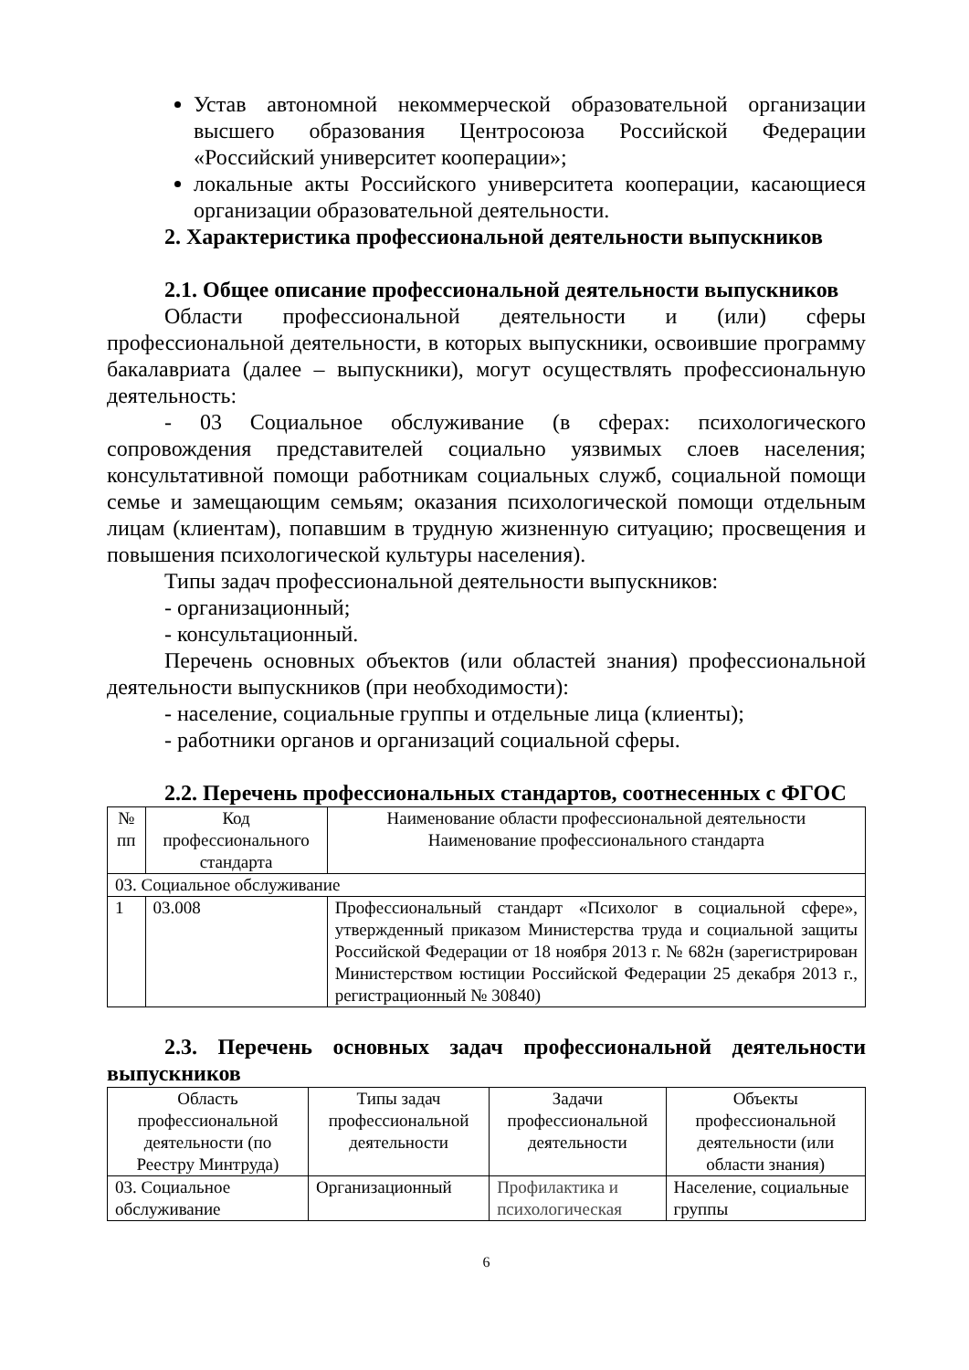Устав автономной некоммерческой образовательной организации высшего образования Центросоюза Российской Федерации «Российский университет кооперации»;
локальные акты Российского университета кооперации, касающиеся организации образовательной деятельности.
2. Характеристика профессиональной деятельности выпускников
2.1. Общее описание профессиональной деятельности выпускников
Области профессиональной деятельности и (или) сферы профессиональной деятельности, в которых выпускники, освоившие программу бакалавриата (далее – выпускники), могут осуществлять профессиональную деятельность:
- 03 Социальное обслуживание (в сферах: психологического сопровождения представителей социально уязвимых слоев населения; консультативной помощи работникам социальных служб, социальной помощи семье и замещающим семьям; оказания психологической помощи отдельным лицам (клиентам), попавшим в трудную жизненную ситуацию; просвещения и повышения психологической культуры населения).
Типы задач профессиональной деятельности выпускников:
- организационный;
- консультационный.
Перечень основных объектов (или областей знания) профессиональной деятельности выпускников (при необходимости):
- население, социальные группы и отдельные лица (клиенты);
- работники органов и организаций социальной сферы.
2.2. Перечень профессиональных стандартов, соотнесенных с ФГОС
| № пп | Код профессионального стандарта | Наименование области профессиональной деятельности Наименование профессионального стандарта |
| 03. Социальное обслуживание | | |
| 1 | 03.008 | Профессиональный стандарт «Психолог в социальной сфере», утвержденный приказом Министерства труда и социальной защиты Российской Федерации от 18 ноября 2013 г. № 682н (зарегистрирован Министерством юстиции Российской Федерации 25 декабря 2013 г., регистрационный № 30840) |
2.3. Перечень основных задач профессиональной деятельности выпускников
| Область профессиональной деятельности (по Реестру Минтруда) | Типы задач профессиональной деятельности | Задачи профессиональной деятельности | Объекты профессиональной деятельности (или области знания) |
| 03. Социальное обслуживание | Организационный | Профилактика и психологическая | Население, социальные группы |
6